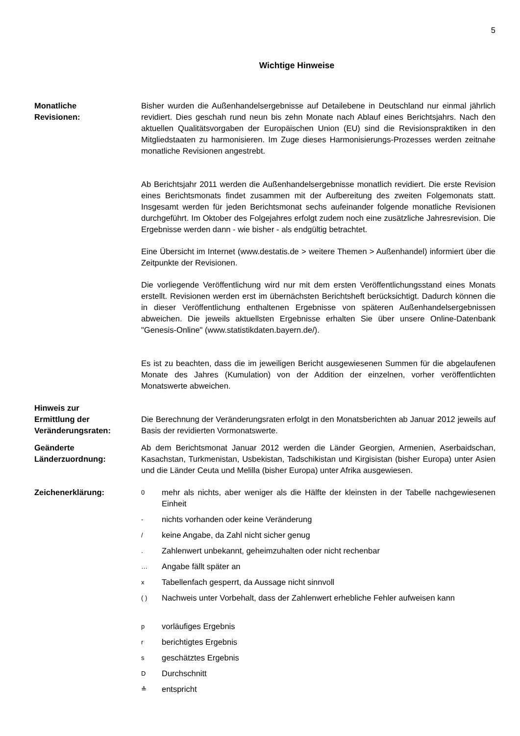5
Wichtige Hinweise
Monatliche
Revisionen:
Bisher wurden die Außenhandelsergebnisse auf Detailebene in Deutschland nur einmal jährlich revidiert. Dies geschah rund neun bis zehn Monate nach Ablauf eines Berichtsjahrs. Nach den aktuellen Qualitätsvorgaben der Europäischen Union (EU) sind die Revisionspraktiken in den Mitgliedstaaten zu harmonisieren. Im Zuge dieses Harmonisierungs-Prozesses werden zeitnahe monatliche Revisionen angestrebt.
Ab Berichtsjahr 2011 werden die Außenhandelsergebnisse monatlich revidiert. Die erste Revision eines Berichtsmonats findet zusammen mit der Aufbereitung des zweiten Folgemonats statt. Insgesamt werden für jeden Berichtsmonat sechs aufeinander folgende monatliche Revisionen durchgeführt. Im Oktober des Folgejahres erfolgt zudem noch eine zusätzliche Jahresrevision. Die Ergebnisse werden dann - wie bisher - als endgültig betrachtet.
Eine Übersicht im Internet (www.destatis.de > weitere Themen > Außenhandel) informiert über die Zeitpunkte der Revisionen.
Die vorliegende Veröffentlichung wird nur mit dem ersten Veröffentlichungsstand eines Monats erstellt. Revisionen werden erst im übernächsten Berichtsheft berücksichtigt. Dadurch können die in dieser Veröffentlichung enthaltenen Ergebnisse von späteren Außenhandelsergebnissen abweichen. Die jeweils aktuellsten Ergebnisse erhalten Sie über unsere Online-Datenbank "Genesis-Online" (www.statistikdaten.bayern.de/).
Es ist zu beachten, dass die im jeweiligen Bericht ausgewiesenen Summen für die abgelaufenen Monate des Jahres (Kumulation) von der Addition der einzelnen, vorher veröffentlichten Monatswerte abweichen.
Hinweis zur
Ermittlung der
Veränderungsraten:
Die Berechnung der Veränderungsraten erfolgt in den Monatsberichten ab Januar 2012 jeweils auf Basis der revidierten Vormonatswerte.
Geänderte
Länderzuordnung:
Ab dem Berichtsmonat Januar 2012 werden die Länder Georgien, Armenien, Aserbaidschan, Kasachstan, Turkmenistan, Usbekistan, Tadschikistan und Kirgisistan (bisher Europa) unter Asien und die Länder Ceuta und Melilla (bisher Europa) unter Afrika ausgewiesen.
Zeichenerklärung:
0 mehr als nichts, aber weniger als die Hälfte der kleinsten in der Tabelle nachgewiesenen Einheit
- nichts vorhanden oder keine Veränderung
/ keine Angabe, da Zahl nicht sicher genug
. Zahlenwert unbekannt, geheimzuhalten oder nicht rechenbar
… Angabe fällt später an
x Tabellenfach gesperrt, da Aussage nicht sinnvoll
( ) Nachweis unter Vorbehalt, dass der Zahlenwert erhebliche Fehler aufweisen kann
pvorläufiges Ergebnis
rberichtigtes Ergebnis
sgeschätztes Ergebnis
D Durchschnitt
≙ entspricht